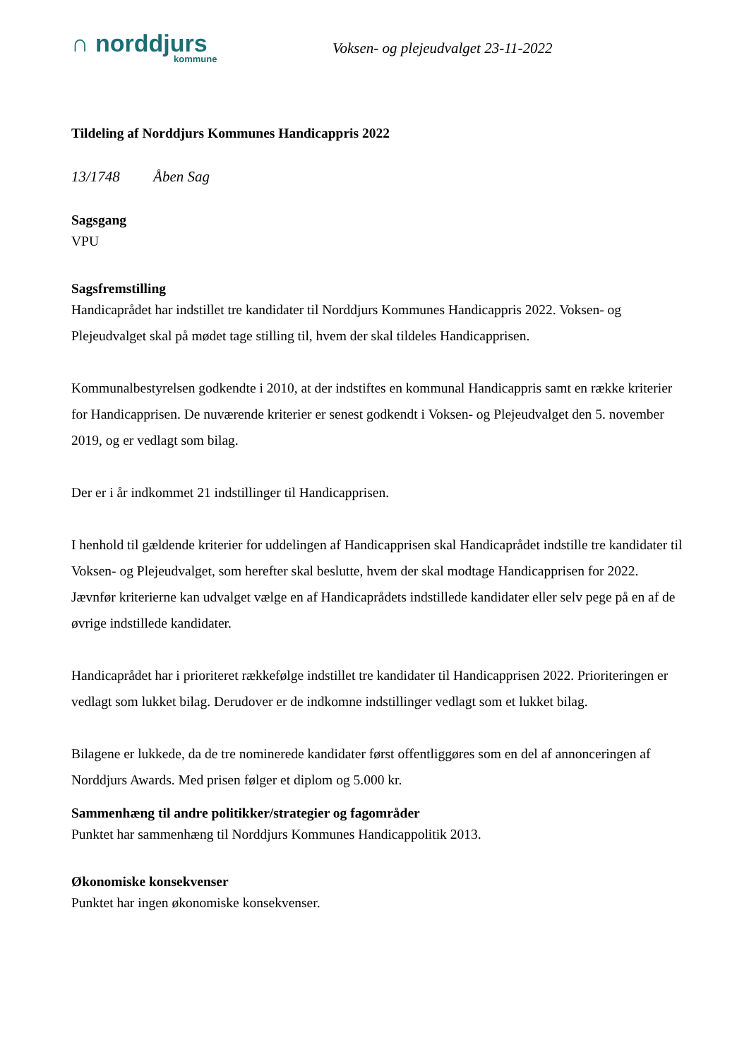∩ norddjurs
kommune
Voksen- og plejeudvalget 23-11-2022
Tildeling af Norddjurs Kommunes Handicappris 2022
13/1748 Åben Sag
Sagsgang
VPU
Sagsfremstilling
Handicaprådet har indstillet tre kandidater til Norddjurs Kommunes Handicappris 2022. Voksen- og Plejeudvalget skal på mødet tage stilling til, hvem der skal tildeles Handicapprisen.
Kommunalbestyrelsen godkendte i 2010, at der indstiftes en kommunal Handicappris samt en række kriterier for Handicapprisen. De nuværende kriterier er senest godkendt i Voksen- og Plejeudvalget den 5. november 2019, og er vedlagt som bilag.
Der er i år indkommet 21 indstillinger til Handicapprisen.
I henhold til gældende kriterier for uddelingen af Handicapprisen skal Handicaprådet indstille tre kandidater til Voksen- og Plejeudvalget, som herefter skal beslutte, hvem der skal modtage Handicapprisen for 2022. Jævnfør kriterierne kan udvalget vælge en af Handicaprådets indstillede kandidater eller selv pege på en af de øvrige indstillede kandidater.
Handicaprådet har i prioriteret rækkefølge indstillet tre kandidater til Handicapprisen 2022. Prioriteringen er vedlagt som lukket bilag. Derudover er de indkomne indstillinger vedlagt som et lukket bilag.
Bilagene er lukkede, da de tre nominerede kandidater først offentliggøres som en del af annonceringen af Norddjurs Awards. Med prisen følger et diplom og 5.000 kr.
Sammenhæng til andre politikker/strategier og fagområder
Punktet har sammenhæng til Norddjurs Kommunes Handicappolitik 2013.
Økonomiske konsekvenser
Punktet har ingen økonomiske konsekvenser.